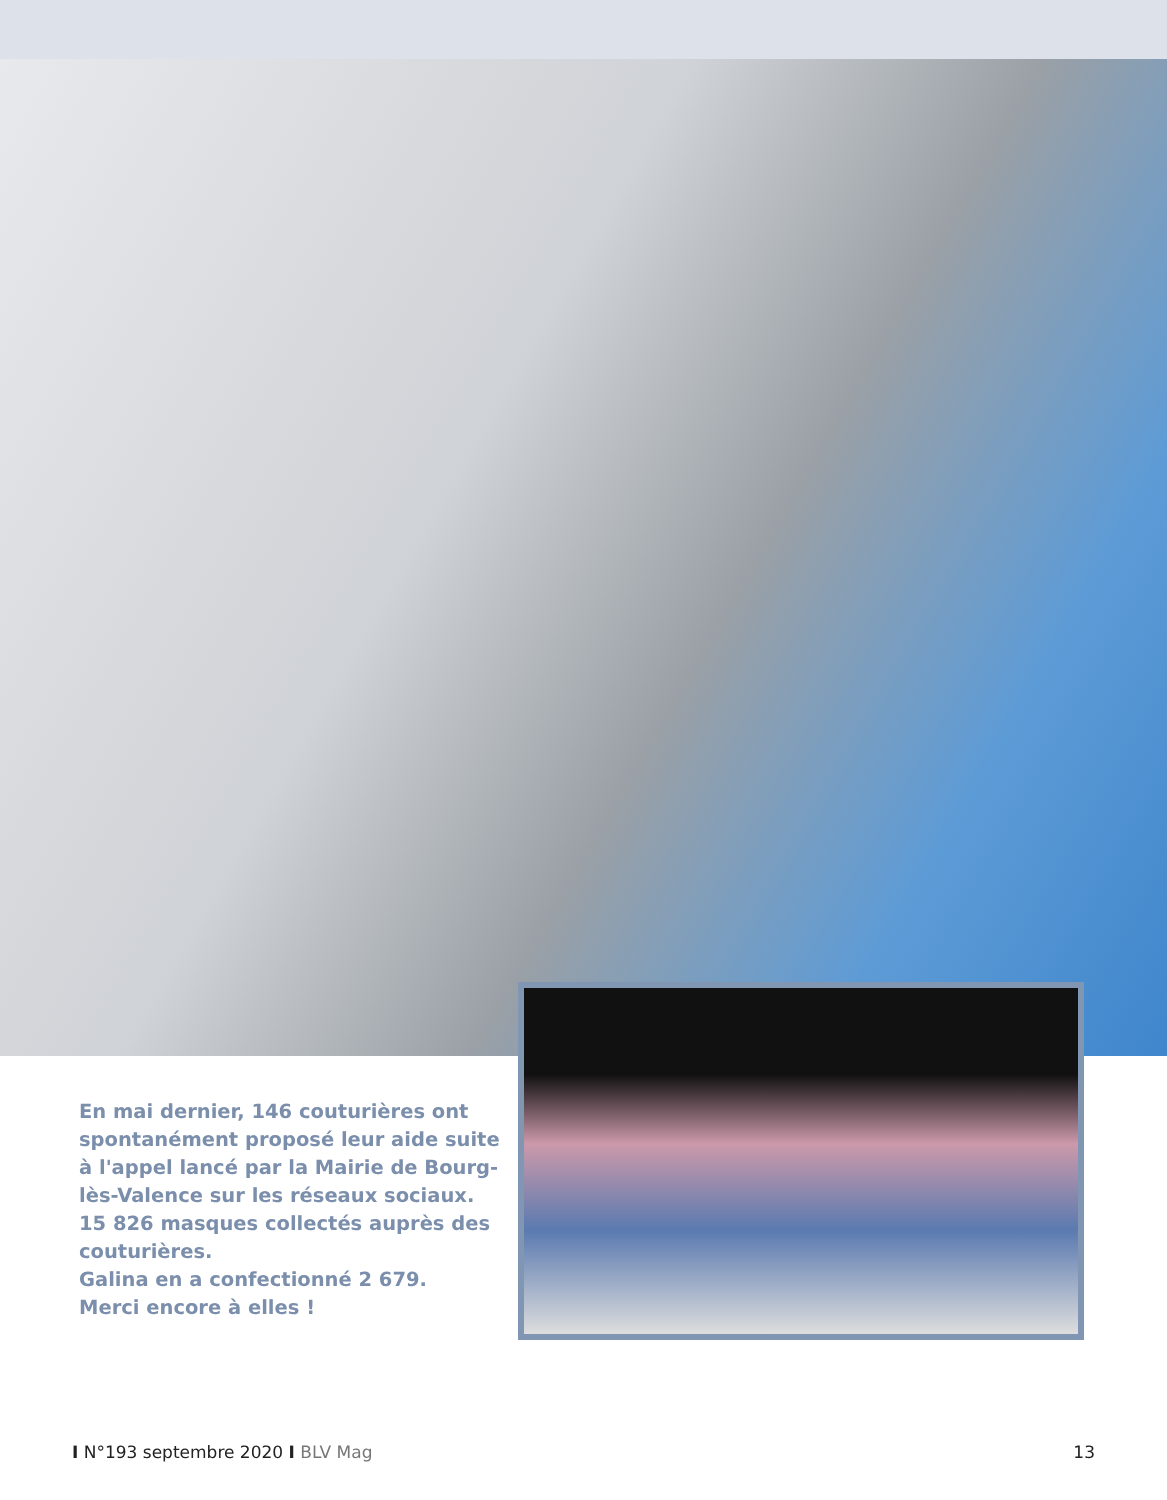En mai dernier, 146 couturières ont spontanément proposé leur aide suite à l'appel lancé par la Mairie de Bourg-lès-Valence sur les réseaux sociaux.
15 826 masques collectés auprès des couturières.
Galina en a confectionné 2 679.
Merci encore à elles !
I N°193 septembre 2020 I BLV Mag
13